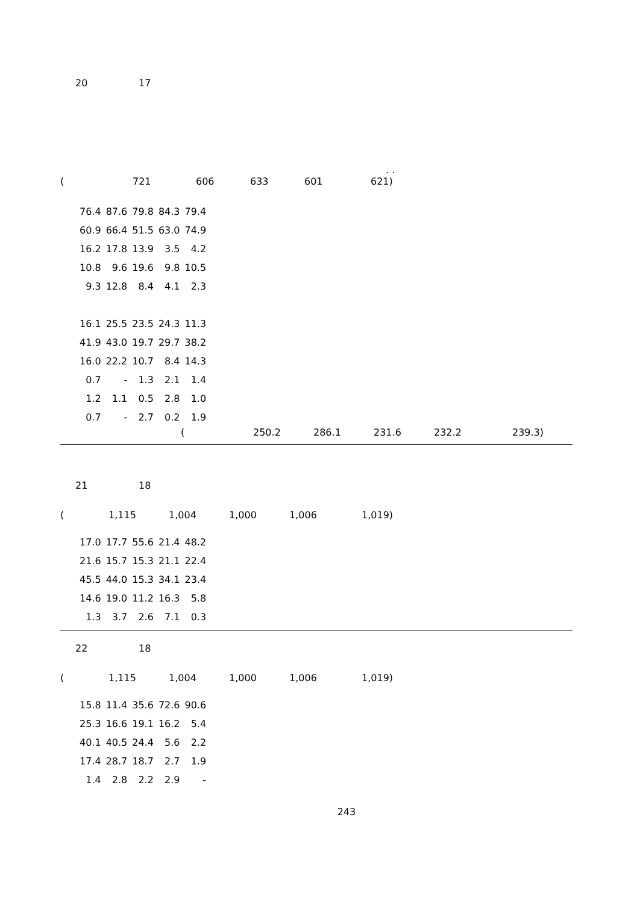20 17
. .
(721 606 633 601 621)
| 76.4 | 87.6 | 79.8 | 84.3 | 79.4 |
| 60.9 | 66.4 | 51.5 | 63.0 | 74.9 |
| 16.2 | 17.8 | 13.9 | 3.5 | 4.2 |
| 10.8 | 9.6 | 19.6 | 9.8 | 10.5 |
| 9.3 | 12.8 | 8.4 | 4.1 | 2.3 |
| 16.1 | 25.5 | 23.5 | 24.3 | 11.3 |
| 41.9 | 43.0 | 19.7 | 29.7 | 38.2 |
| 16.0 | 22.2 | 10.7 | 8.4 | 14.3 |
| 0.7 | - | 1.3 | 2.1 | 1.4 |
| 1.2 | 1.1 | 0.5 | 2.8 | 1.0 |
| 0.7 | - | 2.7 | 0.2 | 1.9 |
(250.2 286.1 231.6 232.2 239.3)
21 18
(1,115 1,004 1,000 1,006 1,019)
| 17.0 | 17.7 | 55.6 | 21.4 | 48.2 |
| 21.6 | 15.7 | 15.3 | 21.1 | 22.4 |
| 45.5 | 44.0 | 15.3 | 34.1 | 23.4 |
| 14.6 | 19.0 | 11.2 | 16.3 | 5.8 |
| 1.3 | 3.7 | 2.6 | 7.1 | 0.3 |
22 18
(1,115 1,004 1,000 1,006 1,019)
| 15.8 | 11.4 | 35.6 | 72.6 | 90.6 |
| 25.3 | 16.6 | 19.1 | 16.2 | 5.4 |
| 40.1 | 40.5 | 24.4 | 5.6 | 2.2 |
| 17.4 | 28.7 | 18.7 | 2.7 | 1.9 |
| 1.4 | 2.8 | 2.2 | 2.9 | - |
243